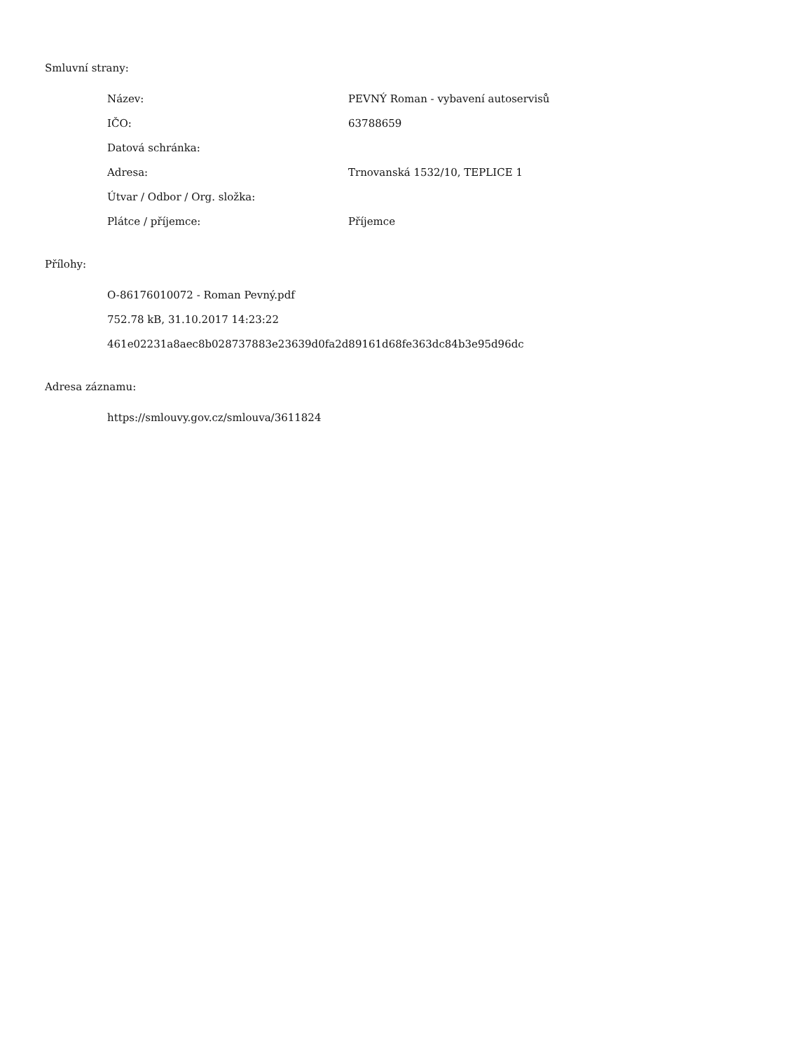Smluvní strany:
| Název: | PEVNÝ Roman - vybavení autoservisů |
| IČO: | 63788659 |
| Datová schránka: | |
| Adresa: | Trnovanská 1532/10, TEPLICE 1 |
| Útvar / Odbor / Org. složka: | |
| Plátce / příjemce: | Příjemce |
Přílohy:
O-86176010072 - Roman Pevný.pdf
752.78 kB, 31.10.2017 14:23:22
461e02231a8aec8b028737883e23639d0fa2d89161d68fe363dc84b3e95d96dc
Adresa záznamu:
https://smlouvy.gov.cz/smlouva/3611824